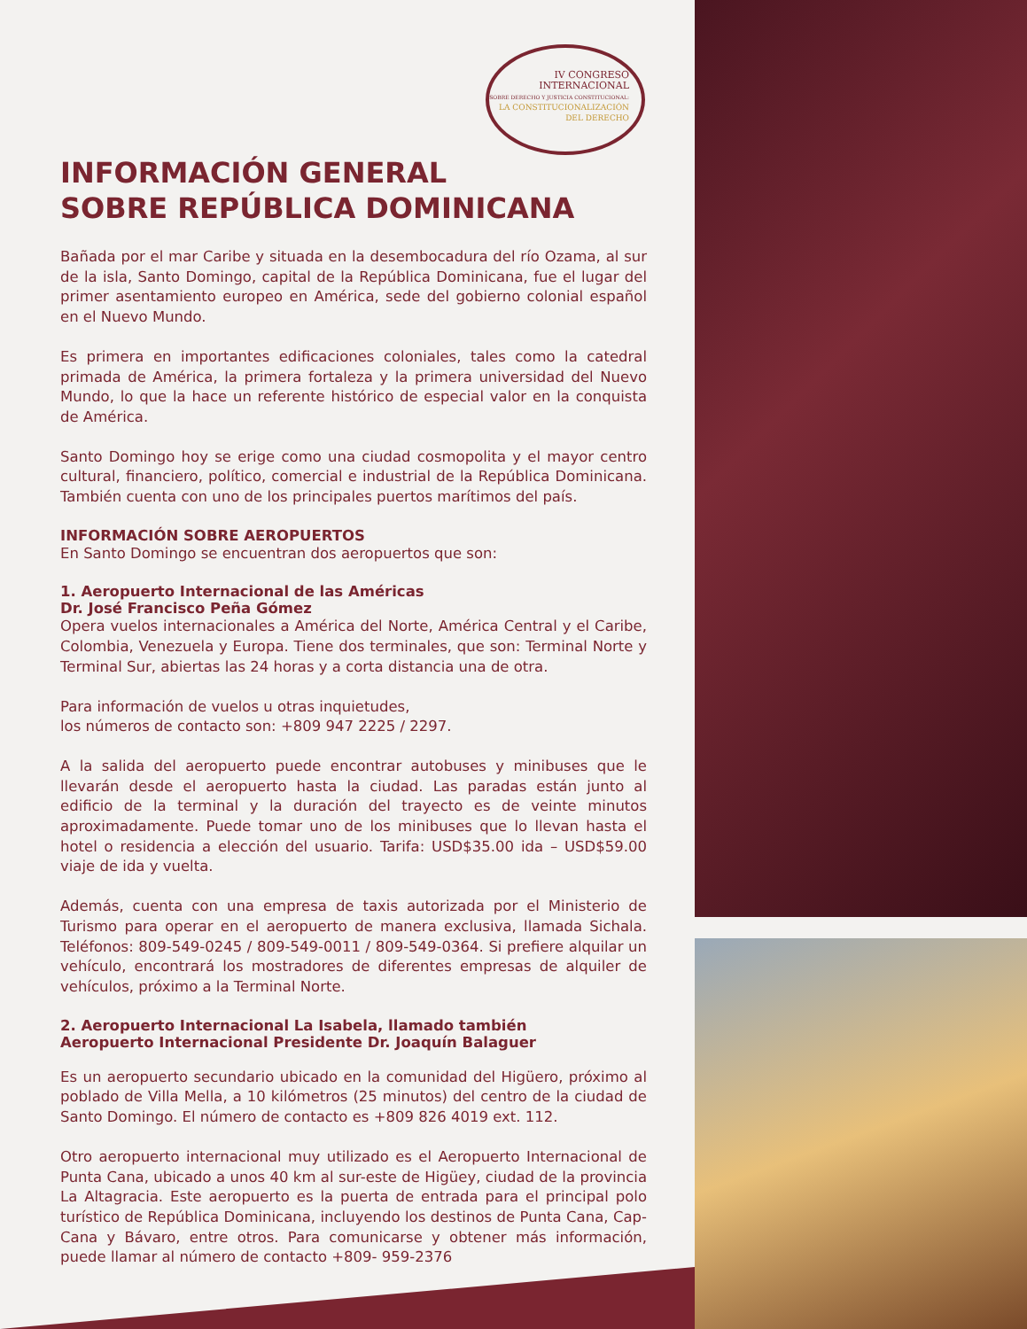IV CONGRESO
INTERNACIONAL
SOBRE DERECHO Y JUSTICIA CONSTITUCIONAL:
LA CONSTITUCIONALIZACIÓN
DEL DERECHO
INFORMACIÓN GENERAL
SOBRE REPÚBLICA DOMINICANA
Bañada por el mar Caribe y situada en la desembocadura del río Ozama, al sur de la isla, Santo Domingo, capital de la República Dominicana, fue el lugar del primer asentamiento europeo en América, sede del gobierno colonial español en el Nuevo Mundo.
Es primera en importantes edificaciones coloniales, tales como la catedral primada de América, la primera fortaleza y la primera universidad del Nuevo Mundo, lo que la hace un referente histórico de especial valor en la conquista de América.
Santo Domingo hoy se erige como una ciudad cosmopolita y el mayor centro cultural, financiero, político, comercial e industrial de la República Dominicana. También cuenta con uno de los principales puertos marítimos del país.
INFORMACIÓN SOBRE AEROPUERTOS
En Santo Domingo se encuentran dos aeropuertos que son:
1. Aeropuerto Internacional de las Américas
Dr. José Francisco Peña Gómez
Opera vuelos internacionales a América del Norte, América Central y el Caribe, Colombia, Venezuela y Europa. Tiene dos terminales, que son: Terminal Norte y Terminal Sur, abiertas las 24 horas y a corta distancia una de otra.
Para información de vuelos u otras inquietudes,
los números de contacto son: +809 947 2225 / 2297.
A la salida del aeropuerto puede encontrar autobuses y minibuses que le llevarán desde el aeropuerto hasta la ciudad. Las paradas están junto al edificio de la terminal y la duración del trayecto es de veinte minutos aproximadamente. Puede tomar uno de los minibuses que lo llevan hasta el hotel o residencia a elección del usuario. Tarifa: USD$35.00 ida – USD$59.00 viaje de ida y vuelta.
Además, cuenta con una empresa de taxis autorizada por el Ministerio de Turismo para operar en el aeropuerto de manera exclusiva, llamada Sichala. Teléfonos: 809-549-0245 / 809-549-0011 / 809-549-0364. Si prefiere alquilar un vehículo, encontrará los mostradores de diferentes empresas de alquiler de vehículos, próximo a la Terminal Norte.
2. Aeropuerto Internacional La Isabela, llamado también
Aeropuerto Internacional Presidente Dr. Joaquín Balaguer
Es un aeropuerto secundario ubicado en la comunidad del Higüero, próximo al poblado de Villa Mella, a 10 kilómetros (25 minutos) del centro de la ciudad de Santo Domingo. El número de contacto es +809 826 4019 ext. 112.
Otro aeropuerto internacional muy utilizado es el Aeropuerto Internacional de Punta Cana, ubicado a unos 40 km al sur-este de Higüey, ciudad de la provincia La Altagracia. Este aeropuerto es la puerta de entrada para el principal polo turístico de República Dominicana, incluyendo los destinos de Punta Cana, Cap-Cana y Bávaro, entre otros. Para comunicarse y obtener más información, puede llamar al número de contacto +809- 959-2376